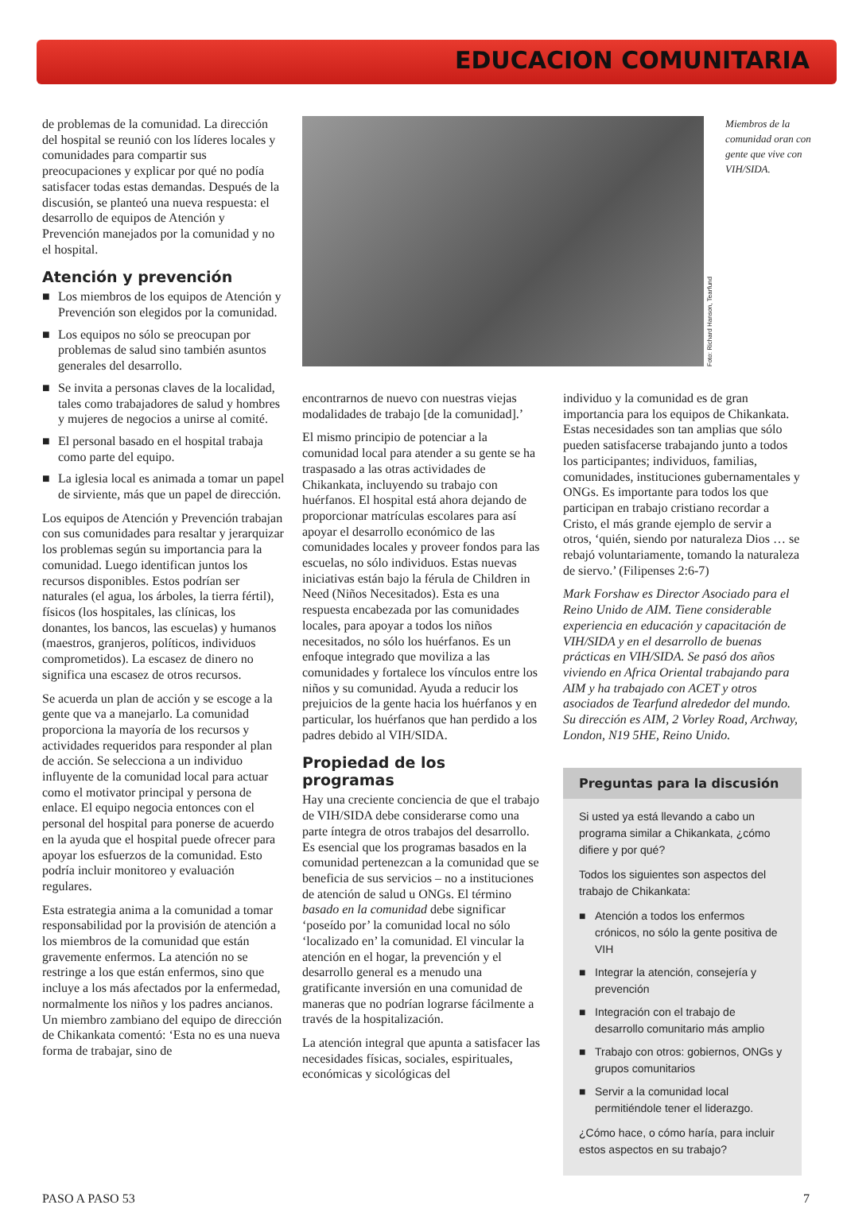EDUCACION COMUNITARIA
de problemas de la comunidad. La dirección del hospital se reunió con los líderes locales y comunidades para compartir sus preocupaciones y explicar por qué no podía satisfacer todas estas demandas. Después de la discusión, se planteó una nueva respuesta: el desarrollo de equipos de Atención y Prevención manejados por la comunidad y no el hospital.
Atención y prevención
■ Los miembros de los equipos de Atención y Prevención son elegidos por la comunidad.
■ Los equipos no sólo se preocupan por problemas de salud sino también asuntos generales del desarrollo.
■ Se invita a personas claves de la localidad, tales como trabajadores de salud y hombres y mujeres de negocios a unirse al comité.
■ El personal basado en el hospital trabaja como parte del equipo.
■ La iglesia local es animada a tomar un papel de sirviente, más que un papel de dirección.
Los equipos de Atención y Prevención trabajan con sus comunidades para resaltar y jerarquizar los problemas según su importancia para la comunidad. Luego identifican juntos los recursos disponibles. Estos podrían ser naturales (el agua, los árboles, la tierra fértil), físicos (los hospitales, las clínicas, los donantes, los bancos, las escuelas) y humanos (maestros, granjeros, políticos, individuos comprometidos). La escasez de dinero no significa una escasez de otros recursos.
Se acuerda un plan de acción y se escoge a la gente que va a manejarlo. La comunidad proporciona la mayoría de los recursos y actividades requeridos para responder al plan de acción. Se selecciona a un individuo influyente de la comunidad local para actuar como el motivator principal y persona de enlace. El equipo negocia entonces con el personal del hospital para ponerse de acuerdo en la ayuda que el hospital puede ofrecer para apoyar los esfuerzos de la comunidad. Esto podría incluir monitoreo y evaluación regulares.
Esta estrategia anima a la comunidad a tomar responsabilidad por la provisión de atención a los miembros de la comunidad que están gravemente enfermos. La atención no se restringe a los que están enfermos, sino que incluye a los más afectados por la enfermedad, normalmente los niños y los padres ancianos. Un miembro zambiano del equipo de dirección de Chikankata comentó: ‘Esta no es una nueva forma de trabajar, sino de
Foto: Richard Hanson, Tearfund
Miembros de la comunidad oran con gente que vive con VIH/SIDA.
encontrarnos de nuevo con nuestras viejas modalidades de trabajo [de la comunidad].’
El mismo principio de potenciar a la comunidad local para atender a su gente se ha traspasado a las otras actividades de Chikankata, incluyendo su trabajo con huérfanos. El hospital está ahora dejando de proporcionar matrículas escolares para así apoyar el desarrollo económico de las comunidades locales y proveer fondos para las escuelas, no sólo individuos. Estas nuevas iniciativas están bajo la férula de Children in Need (Niños Necesitados). Esta es una respuesta encabezada por las comunidades locales, para apoyar a todos los niños necesitados, no sólo los huérfanos. Es un enfoque integrado que moviliza a las comunidades y fortalece los vínculos entre los niños y su comunidad. Ayuda a reducir los prejuicios de la gente hacia los huérfanos y en particular, los huérfanos que han perdido a los padres debido al VIH/SIDA.
Propiedad de los programas
Hay una creciente conciencia de que el trabajo de VIH/SIDA debe considerarse como una parte íntegra de otros trabajos del desarrollo. Es esencial que los programas basados en la comunidad pertenezcan a la comunidad que se beneficia de sus servicios – no a instituciones de atención de salud u ONGs. El término basado en la comunidad debe significar ‘poseído por’ la comunidad local no sólo ‘localizado en’ la comunidad. El vincular la atención en el hogar, la prevención y el desarrollo general es a menudo una gratificante inversión en una comunidad de maneras que no podrían lograrse fácilmente a través de la hospitalización.
La atención integral que apunta a satisfacer las necesidades físicas, sociales, espirituales, económicas y sicológicas del
individuo y la comunidad es de gran importancia para los equipos de Chikankata. Estas necesidades son tan amplias que sólo pueden satisfacerse trabajando junto a todos los participantes; individuos, familias, comunidades, instituciones gubernamentales y ONGs. Es importante para todos los que participan en trabajo cristiano recordar a Cristo, el más grande ejemplo de servir a otros, ‘quién, siendo por naturaleza Dios … se rebajó voluntariamente, tomando la naturaleza de siervo.’ (Filipenses 2:6-7)
Mark Forshaw es Director Asociado para el Reino Unido de AIM. Tiene considerable experiencia en educación y capacitación de VIH/SIDA y en el desarrollo de buenas prácticas en VIH/SIDA. Se pasó dos años viviendo en Africa Oriental trabajando para AIM y ha trabajado con ACET y otros asociados de Tearfund alrededor del mundo. Su dirección es AIM, 2 Vorley Road, Archway, London, N19 5HE, Reino Unido.
Preguntas para la discusión
Si usted ya está llevando a cabo un programa similar a Chikankata, ¿cómo difiere y por qué?
Todos los siguientes son aspectos del trabajo de Chikankata:
■ Atención a todos los enfermos crónicos, no sólo la gente positiva de VIH
■ Integrar la atención, consejería y prevención
■ Integración con el trabajo de desarrollo comunitario más amplio
■ Trabajo con otros: gobiernos, ONGs y grupos comunitarios
■ Servir a la comunidad local permitiéndole tener el liderazgo.
¿Cómo hace, o cómo haría, para incluir estos aspectos en su trabajo?
PASO A PASO 53 7